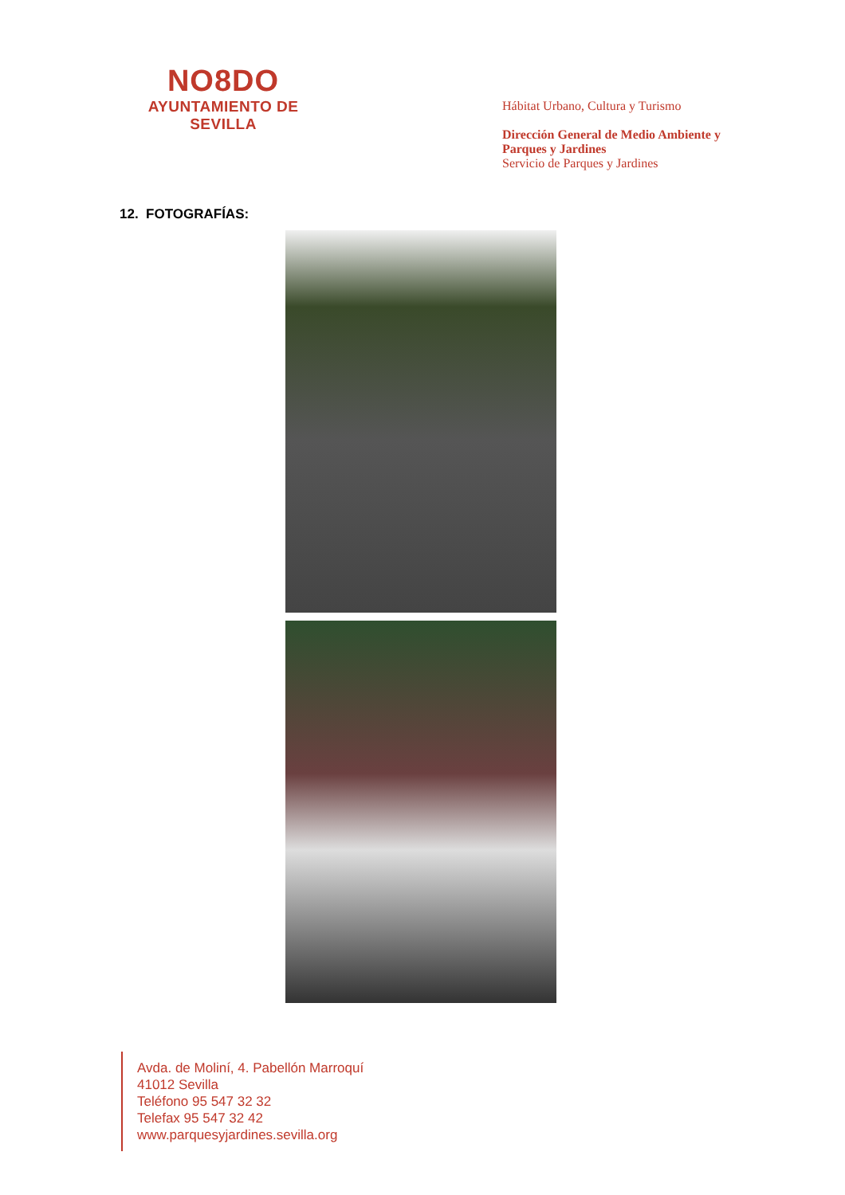NO8DO
AYUNTAMIENTO DE SEVILLA
Hábitat Urbano, Cultura y Turismo
Dirección General de Medio Ambiente y Parques y Jardines
Servicio de Parques y Jardines
12. FOTOGRAFÍAS:
Avda. de Moliní, 4. Pabellón Marroquí
41012 Sevilla
Teléfono 95 547 32 32
Telefax 95 547 32 42
www.parquesyjardines.sevilla.org